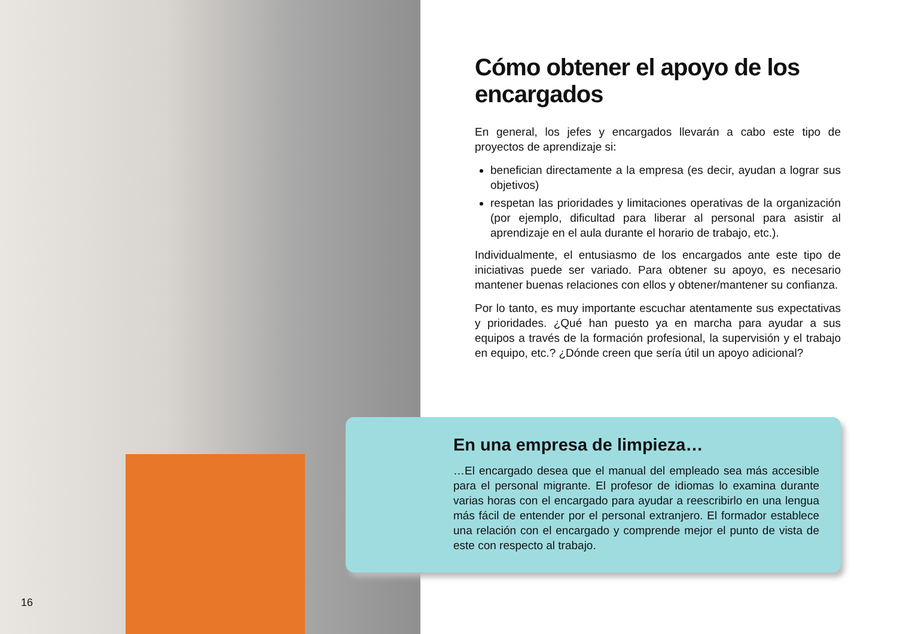Cómo obtener el apoyo de los encargados
En general, los jefes y encargados llevarán a cabo este tipo de proyectos de aprendizaje si:
benefician directamente a la empresa (es decir, ayudan a lograr sus objetivos)
respetan las prioridades y limitaciones operativas de la organización (por ejemplo, dificultad para liberar al personal para asistir al aprendizaje en el aula durante el horario de trabajo, etc.).
Individualmente, el entusiasmo de los encargados ante este tipo de iniciativas puede ser variado. Para obtener su apoyo, es necesario mantener buenas relaciones con ellos y obtener/mantener su confianza.
Por lo tanto, es muy importante escuchar atentamente sus expectativas y prioridades. ¿Qué han puesto ya en marcha para ayudar a sus equipos a través de la formación profesional, la supervisión y el trabajo en equipo, etc.? ¿Dónde creen que sería útil un apoyo adicional?
En una empresa de limpieza…
…El encargado desea que el manual del empleado sea más accesible para el personal migrante. El profesor de idiomas lo examina durante varias horas con el encargado para ayudar a reescribirlo en una lengua más fácil de entender por el personal extranjero. El formador establece una relación con el encargado y comprende mejor el punto de vista de este con respecto al trabajo.
16